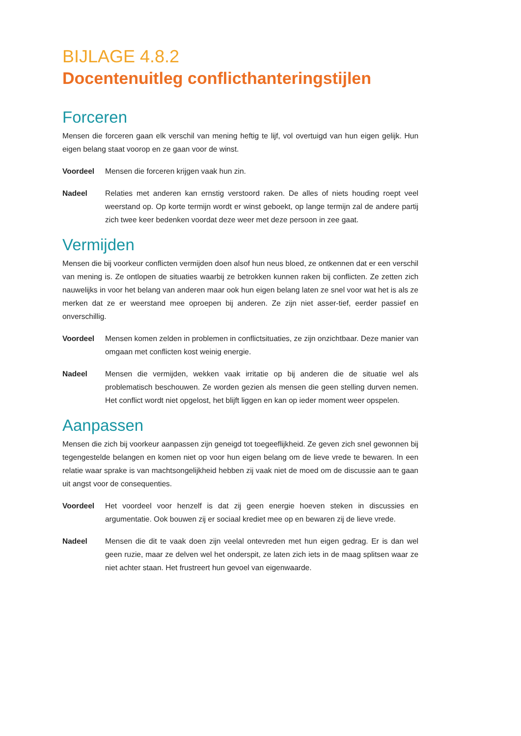BIJLAGE 4.8.2
Docentenuitleg conflicthanteringstijlen
Forceren
Mensen die forceren gaan elk verschil van mening heftig te lijf, vol overtuigd van hun eigen gelijk. Hun eigen belang staat voorop en ze gaan voor de winst.
Voordeel Mensen die forceren krijgen vaak hun zin.
Nadeel Relaties met anderen kan ernstig verstoord raken. De alles of niets houding roept veel weerstand op. Op korte termijn wordt er winst geboekt, op lange termijn zal de andere partij zich twee keer bedenken voordat deze weer met deze persoon in zee gaat.
Vermijden
Mensen die bij voorkeur conflicten vermijden doen alsof hun neus bloed, ze ontkennen dat er een verschil van mening is. Ze ontlopen de situaties waarbij ze betrokken kunnen raken bij conflicten. Ze zetten zich nauwelijks in voor het belang van anderen maar ook hun eigen belang laten ze snel voor wat het is als ze merken dat ze er weerstand mee oproepen bij anderen. Ze zijn niet asser-tief, eerder passief en onverschillig.
Voordeel Mensen komen zelden in problemen in conflictsituaties, ze zijn onzichtbaar. Deze manier van omgaan met conflicten kost weinig energie.
Nadeel Mensen die vermijden, wekken vaak irritatie op bij anderen die de situatie wel als problematisch beschouwen. Ze worden gezien als mensen die geen stelling durven nemen. Het conflict wordt niet opgelost, het blijft liggen en kan op ieder moment weer opspelen.
Aanpassen
Mensen die zich bij voorkeur aanpassen zijn geneigd tot toegeeflijkheid. Ze geven zich snel gewonnen bij tegengestelde belangen en komen niet op voor hun eigen belang om de lieve vrede te bewaren. In een relatie waar sprake is van machtsongelijkheid hebben zij vaak niet de moed om de discussie aan te gaan uit angst voor de consequenties.
Voordeel Het voordeel voor henzelf is dat zij geen energie hoeven steken in discussies en argumentatie. Ook bouwen zij er sociaal krediet mee op en bewaren zij de lieve vrede.
Nadeel Mensen die dit te vaak doen zijn veelal ontevreden met hun eigen gedrag. Er is dan wel geen ruzie, maar ze delven wel het onderspit, ze laten zich iets in de maag splitsen waar ze niet achter staan. Het frustreert hun gevoel van eigenwaarde.